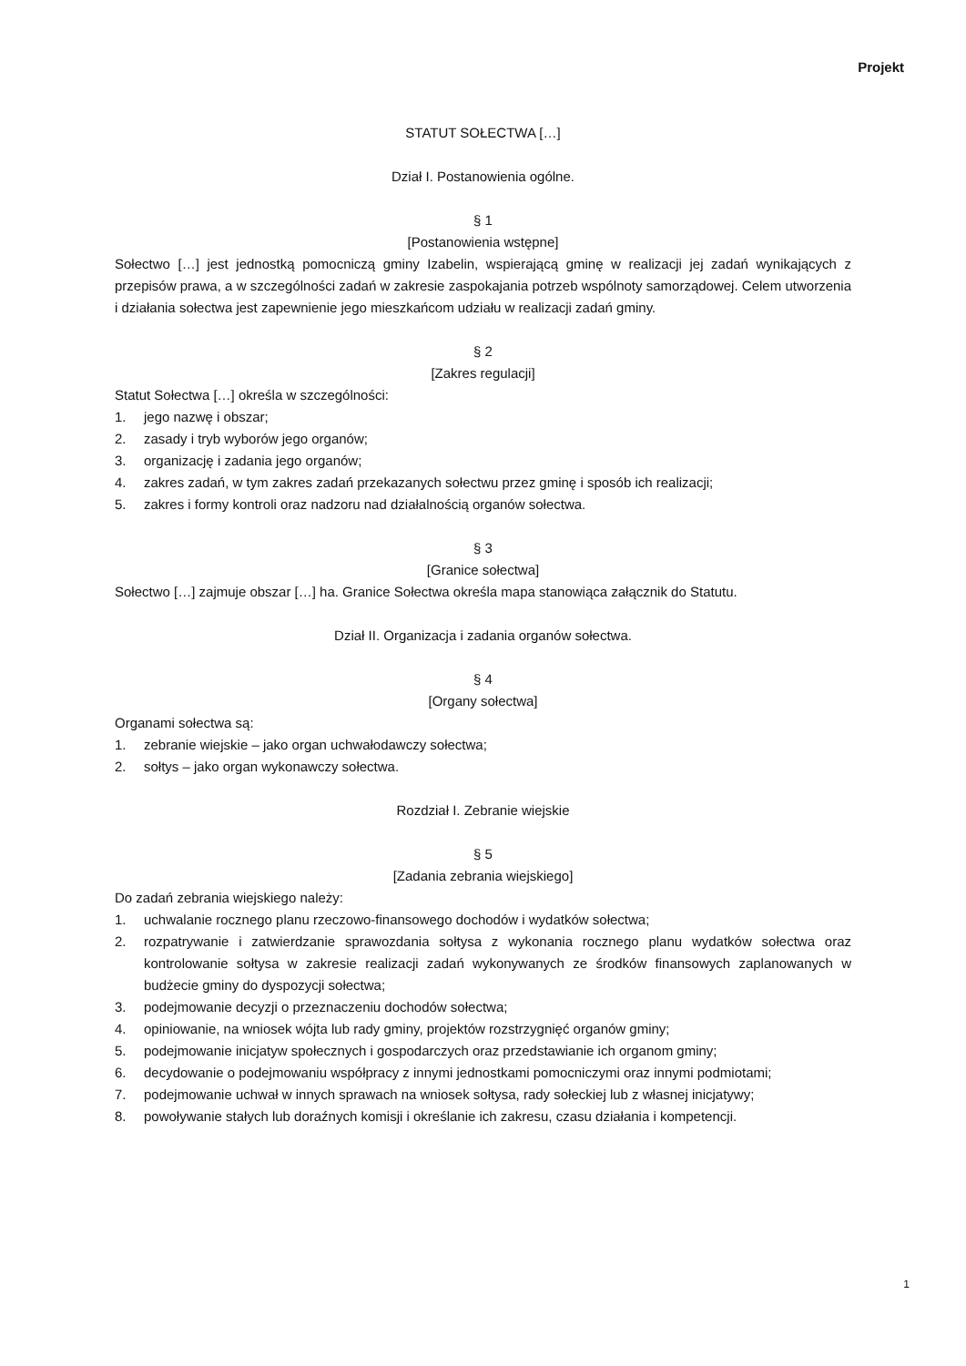Projekt
STATUT SOŁECTWA […]
Dział I. Postanowienia ogólne.
§ 1
[Postanowienia wstępne]
Sołectwo […] jest jednostką pomocniczą gminy Izabelin, wspierającą gminę w realizacji jej zadań wynikających z przepisów prawa, a w szczególności zadań w zakresie zaspokajania potrzeb wspólnoty samorządowej. Celem utworzenia i działania sołectwa jest zapewnienie jego mieszkańcom udziału w realizacji zadań gminy.
§ 2
[Zakres regulacji]
Statut Sołectwa […] określa w szczególności:
1. jego nazwę i obszar;
2. zasady i tryb wyborów jego organów;
3. organizację i zadania jego organów;
4. zakres zadań, w tym zakres zadań przekazanych sołectwu przez gminę i sposób ich realizacji;
5. zakres i formy kontroli oraz nadzoru nad działalnością organów sołectwa.
§ 3
[Granice sołectwa]
Sołectwo […] zajmuje obszar […] ha. Granice Sołectwa określa mapa stanowiąca załącznik do Statutu.
Dział II. Organizacja i zadania organów sołectwa.
§ 4
[Organy sołectwa]
Organami sołectwa są:
1. zebranie wiejskie – jako organ uchwałodawczy sołectwa;
2. sołtys – jako organ wykonawczy sołectwa.
Rozdział I. Zebranie wiejskie
§ 5
[Zadania zebrania wiejskiego]
Do zadań zebrania wiejskiego należy:
1. uchwalanie rocznego planu rzeczowo-finansowego dochodów i wydatków sołectwa;
2. rozpatrywanie i zatwierdzanie sprawozdania sołtysa z wykonania rocznego planu wydatków sołectwa oraz kontrolowanie sołtysa w zakresie realizacji zadań wykonywanych ze środków finansowych zaplanowanych w budżecie gminy do dyspozycji sołectwa;
3. podejmowanie decyzji o przeznaczeniu dochodów sołectwa;
4. opiniowanie, na wniosek wójta lub rady gminy, projektów rozstrzygnięć organów gminy;
5. podejmowanie inicjatyw społecznych i gospodarczych oraz przedstawianie ich organom gminy;
6. decydowanie o podejmowaniu współpracy z innymi jednostkami pomocniczymi oraz innymi podmiotami;
7. podejmowanie uchwał w innych sprawach na wniosek sołtysa, rady sołeckiej lub z własnej inicjatywy;
8. powoływanie stałych lub doraźnych komisji i określanie ich zakresu, czasu działania i kompetencji.
1